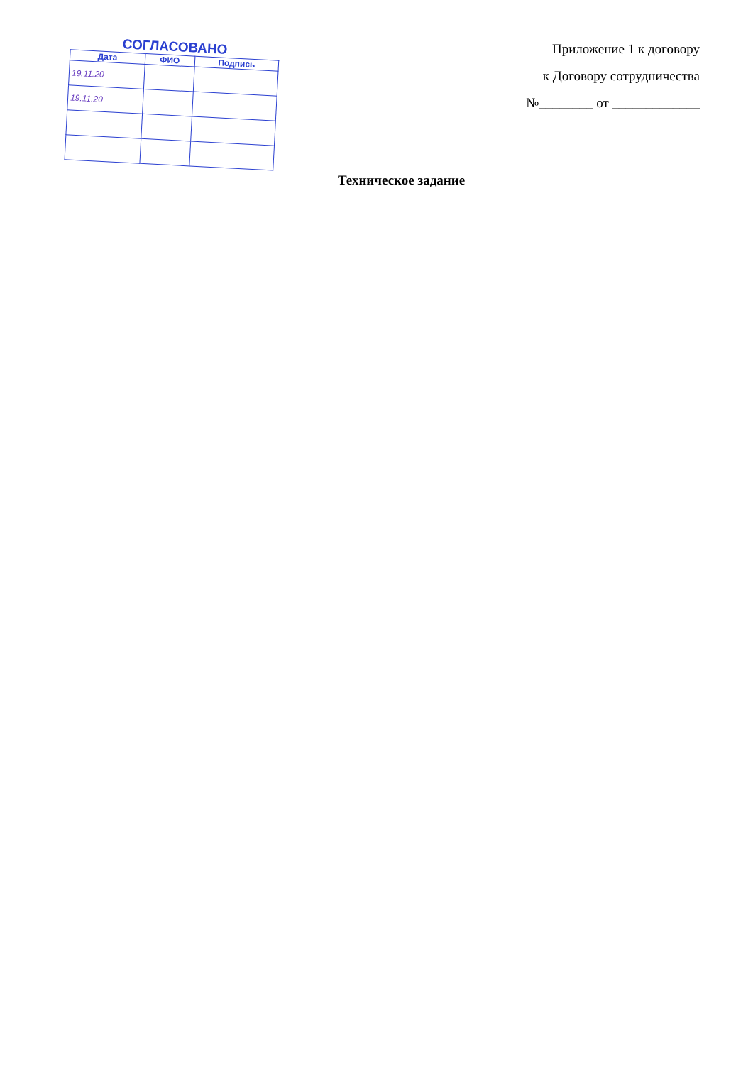| СОГЛАСОВАНО | | |
| --- | --- | --- |
| Дата | ФИО | Подпись |
| 19.11.20 | | |
| 19.11.20 | | |
Приложение 1 к договору
к Договору сотрудничества
№________ от _____________
Техническое задание